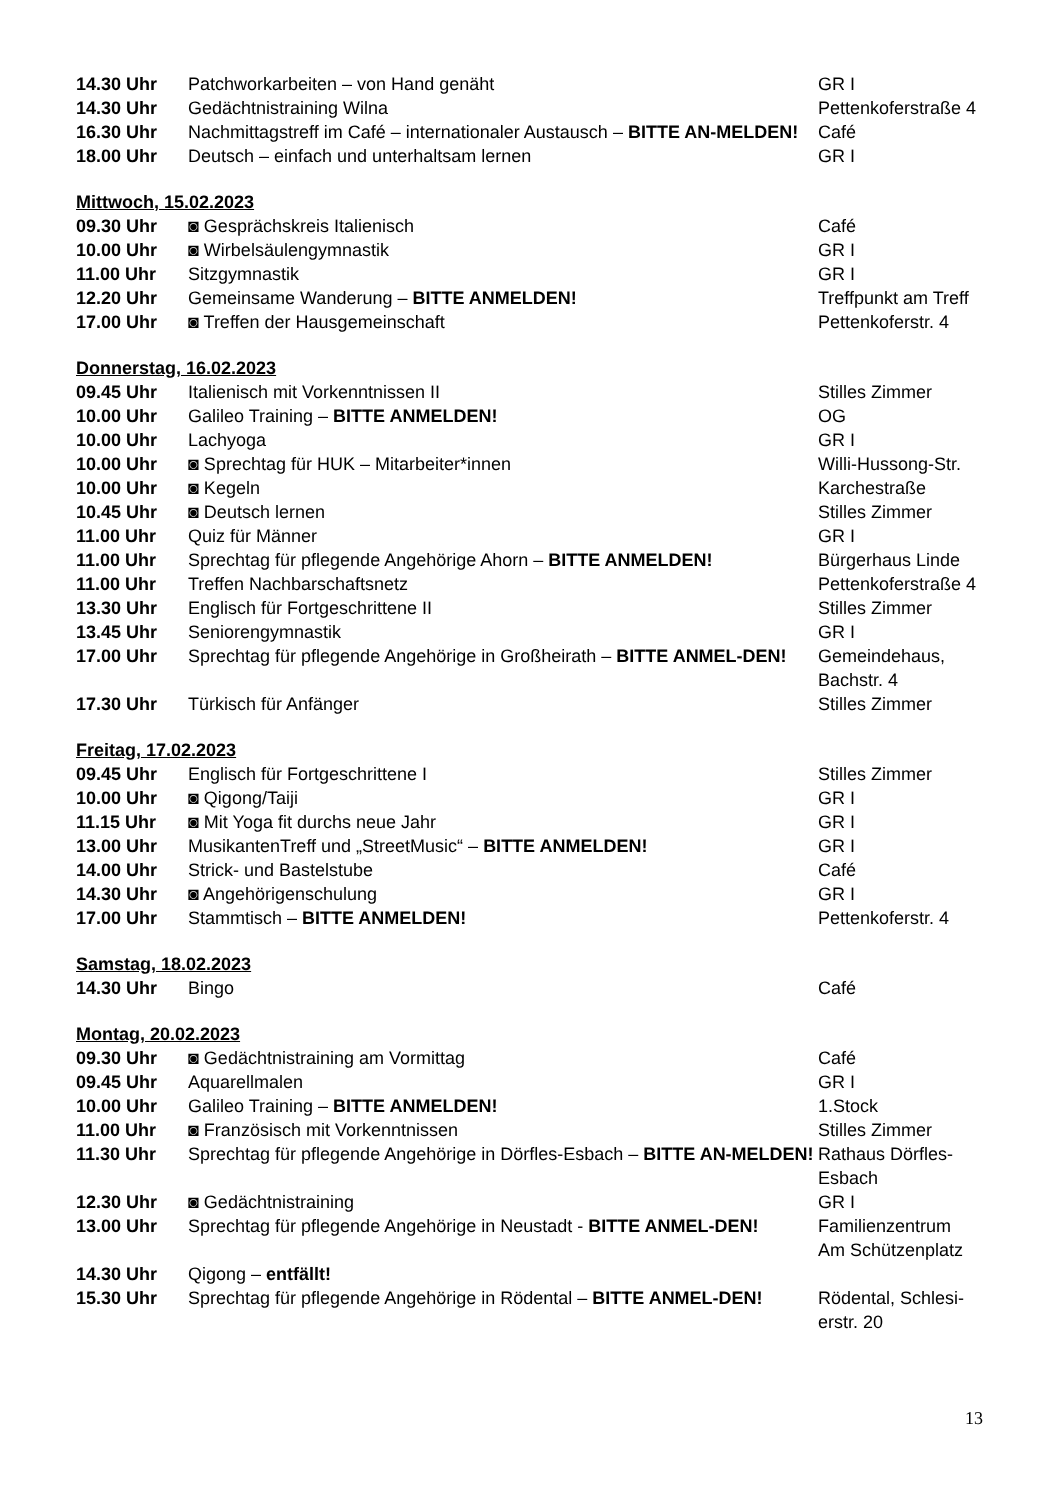| 14.30 Uhr | Patchworkarbeiten – von Hand genäht | GR I |
| 14.30 Uhr | Gedächtnistraining Wilna | Pettenkoferstraße 4 |
| 16.30 Uhr | Nachmittagstreff im Café – internationaler Austausch – BITTE AN-MELDEN! | Café |
| 18.00 Uhr | Deutsch – einfach und unterhaltsam lernen | GR I |
Mittwoch, 15.02.2023
| 09.30 Uhr | ◙ Gesprächskreis Italienisch | Café |
| 10.00 Uhr | ◙ Wirbelsäulengymnastik | GR I |
| 11.00 Uhr | Sitzgymnastik | GR I |
| 12.20 Uhr | Gemeinsame Wanderung – BITTE ANMELDEN! | Treffpunkt am Treff |
| 17.00 Uhr | ◙ Treffen der Hausgemeinschaft | Pettenkoferstr. 4 |
Donnerstag, 16.02.2023
| 09.45 Uhr | Italienisch mit Vorkenntnissen II | Stilles Zimmer |
| 10.00 Uhr | Galileo Training – BITTE ANMELDEN! | OG |
| 10.00 Uhr | Lachyoga | GR I |
| 10.00 Uhr | ◙ Sprechtag für HUK – Mitarbeiter*innen | Willi-Hussong-Str. |
| 10.00 Uhr | ◙ Kegeln | Karchestraße |
| 10.45 Uhr | ◙ Deutsch lernen | Stilles Zimmer |
| 11.00 Uhr | Quiz für Männer | GR I |
| 11.00 Uhr | Sprechtag für pflegende Angehörige Ahorn – BITTE ANMELDEN! | Bürgerhaus Linde |
| 11.00 Uhr | Treffen Nachbarschaftsnetz | Pettenkoferstraße 4 |
| 13.30 Uhr | Englisch für Fortgeschrittene II | Stilles Zimmer |
| 13.45 Uhr | Seniorengymnastik | GR I |
| 17.00 Uhr | Sprechtag für pflegende Angehörige in Großheirath – BITTE ANMEL-DEN! | Gemeindehaus, Bachstr. 4 |
| 17.30 Uhr | Türkisch für Anfänger | Stilles Zimmer |
Freitag, 17.02.2023
| 09.45 Uhr | Englisch für Fortgeschrittene I | Stilles Zimmer |
| 10.00 Uhr | ◙ Qigong/Taiji | GR I |
| 11.15 Uhr | ◙ Mit Yoga fit durchs neue Jahr | GR I |
| 13.00 Uhr | MusikantenTreff und „StreetMusic“ – BITTE ANMELDEN! | GR I |
| 14.00 Uhr | Strick- und Bastelstube | Café |
| 14.30 Uhr | ◙ Angehörigenschulung | GR I |
| 17.00 Uhr | Stammtisch – BITTE ANMELDEN! | Pettenkoferstr. 4 |
Samstag, 18.02.2023
| 14.30 Uhr | Bingo | Café |
Montag, 20.02.2023
| 09.30 Uhr | ◙ Gedächtnistraining am Vormittag | Café |
| 09.45 Uhr | Aquarellmalen | GR I |
| 10.00 Uhr | Galileo Training – BITTE ANMELDEN! | 1.Stock |
| 11.00 Uhr | ◙ Französisch mit Vorkenntnissen | Stilles Zimmer |
| 11.30 Uhr | Sprechtag für pflegende Angehörige in Dörfles-Esbach – BITTE AN-MELDEN! | Rathaus Dörfles-Esbach |
| 12.30 Uhr | ◙ Gedächtnistraining | GR I |
| 13.00 Uhr | Sprechtag für pflegende Angehörige in Neustadt - BITTE ANMEL-DEN! | Familienzentrum Am Schützenplatz |
| 14.30 Uhr | Qigong – entfällt! | |
| 15.30 Uhr | Sprechtag für pflegende Angehörige in Rödental – BITTE ANMEL-DEN! | Rödental, Schlesi-erstr. 20 |
13